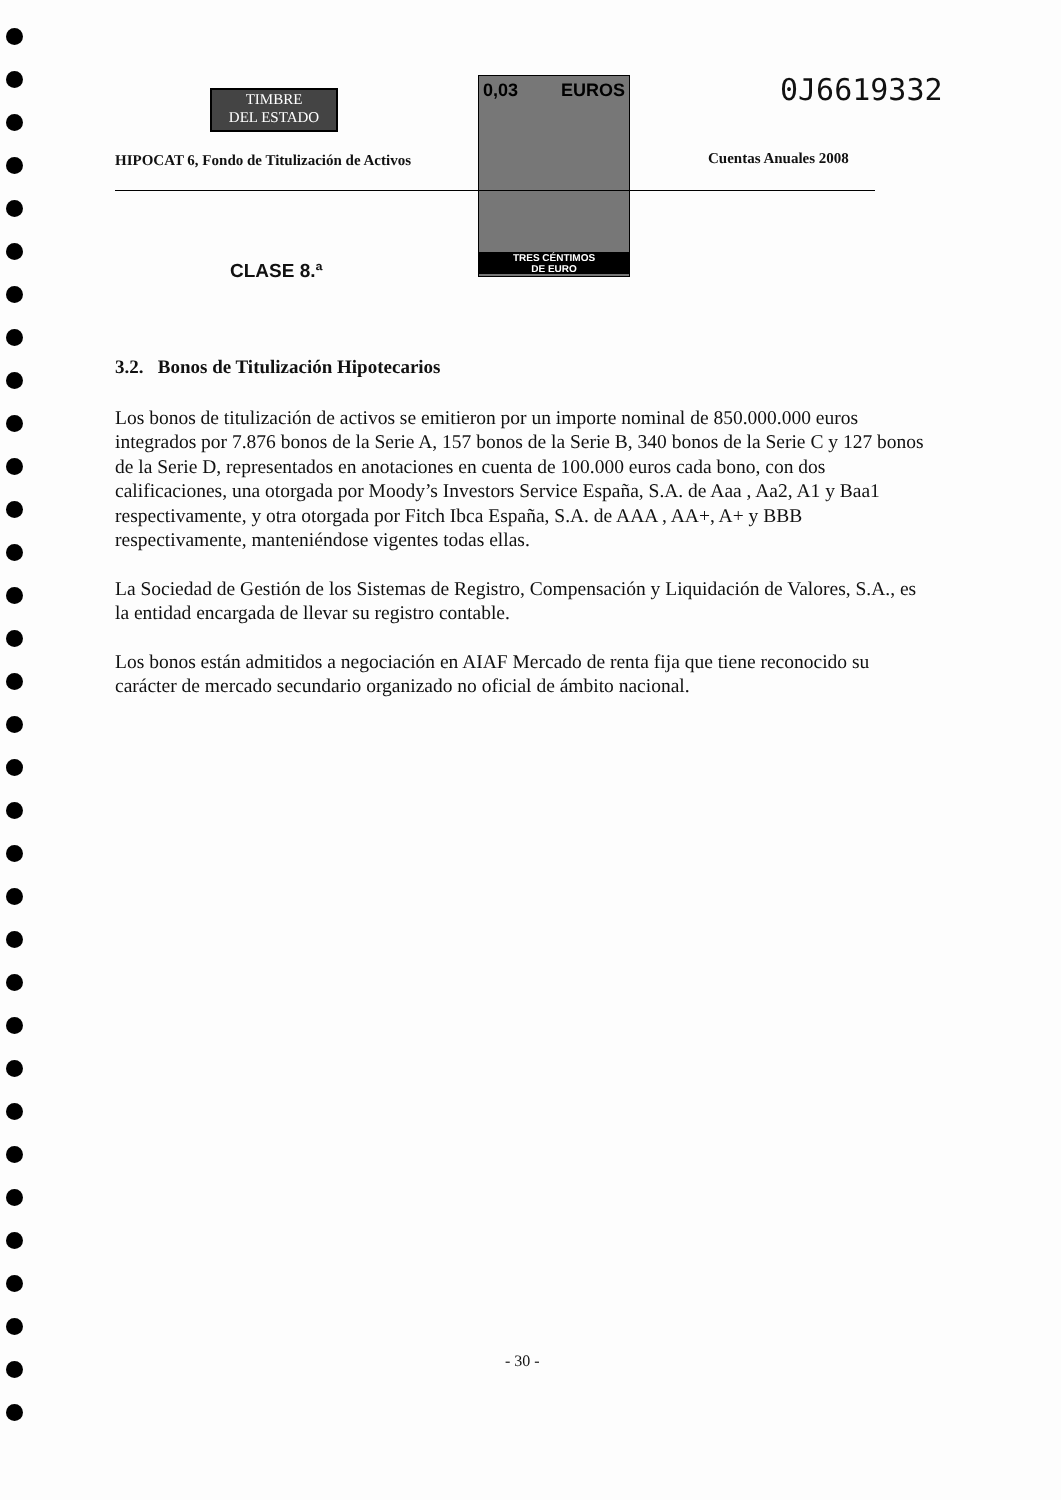TIMBRE
DEL ESTADO
0,03 EUROS
TRES CÉNTIMOS
DE EURO
0J6619332
HIPOCAT 6, Fondo de Titulización de Activos
Cuentas Anuales 2008
CLASE 8.ª
3.2. Bonos de Titulización Hipotecarios
Los bonos de titulización de activos se emitieron por un importe nominal de 850.000.000 euros integrados por 7.876 bonos de la Serie A, 157 bonos de la Serie B, 340 bonos de la Serie C y 127 bonos de la Serie D, representados en anotaciones en cuenta de 100.000 euros cada bono, con dos calificaciones, una otorgada por Moody’s Investors Service España, S.A. de Aaa , Aa2, A1 y Baa1 respectivamente, y otra otorgada por Fitch Ibca España, S.A. de AAA , AA+, A+ y BBB respectivamente, manteniéndose vigentes todas ellas.
La Sociedad de Gestión de los Sistemas de Registro, Compensación y Liquidación de Valores, S.A., es la entidad encargada de llevar su registro contable.
Los bonos están admitidos a negociación en AIAF Mercado de renta fija que tiene reconocido su carácter de mercado secundario organizado no oficial de ámbito nacional.
- 30 -